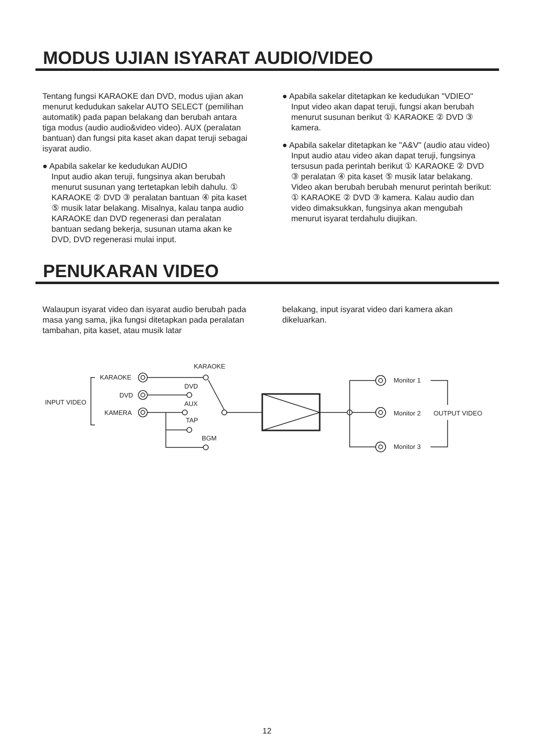MODUS UJIAN ISYARAT AUDIO/VIDEO
Tentang fungsi KARAOKE dan DVD, modus ujian akan menurut kedudukan sakelar AUTO SELECT (pemilihan automatik) pada papan belakang dan berubah antara tiga modus (audio audio&video video). AUX (peralatan bantuan) dan fungsi pita kaset akan dapat teruji sebagai isyarat audio.
● Apabila sakelar ke kedudukan AUDIO
Input audio akan teruji, fungsinya akan berubah menurut susunan yang tertetapkan lebih dahulu. ① KARAOKE ② DVD ③ peralatan bantuan ④ pita kaset ⑤ musik latar belakang. Misalnya, kalau tanpa audio KARAOKE dan DVD regenerasi dan peralatan bantuan sedang bekerja, susunan utama akan ke DVD, DVD regenerasi mulai input.
● Apabila sakelar ditetapkan ke kedudukan "VDIEO" Input video akan dapat teruji, fungsi akan berubah menurut susunan berikut ① KARAOKE ② DVD ③ kamera.
● Apabila sakelar ditetapkan ke "A&V" (audio atau video)
Input audio atau video akan dapat teruji, fungsinya tersusun pada perintah berikut ① KARAOKE ② DVD ③ peralatan ④ pita kaset ⑤ musik latar belakang. Video akan berubah berubah menurut perintah berikut: ① KARAOKE ② DVD ③ kamera. Kalau audio dan video dimaksukkan, fungsinya akan mengubah menurut isyarat terdahulu diujikan.
PENUKARAN VIDEO
Walaupun isyarat video dan isyarat audio berubah pada masa yang sama, jika fungsi ditetapkan pada peralatan tambahan, pita kaset, atau musik latar
belakang, input isyarat video dari kamera akan dikeluarkan.
INPUT VIDEO
KARAOKE
DVD
KAMERA
KARAOKE
DVD
AUX
TAP
BGM
Monitor 1
Monitor 2 OUTPUT VIDEO
Monitor 3
12